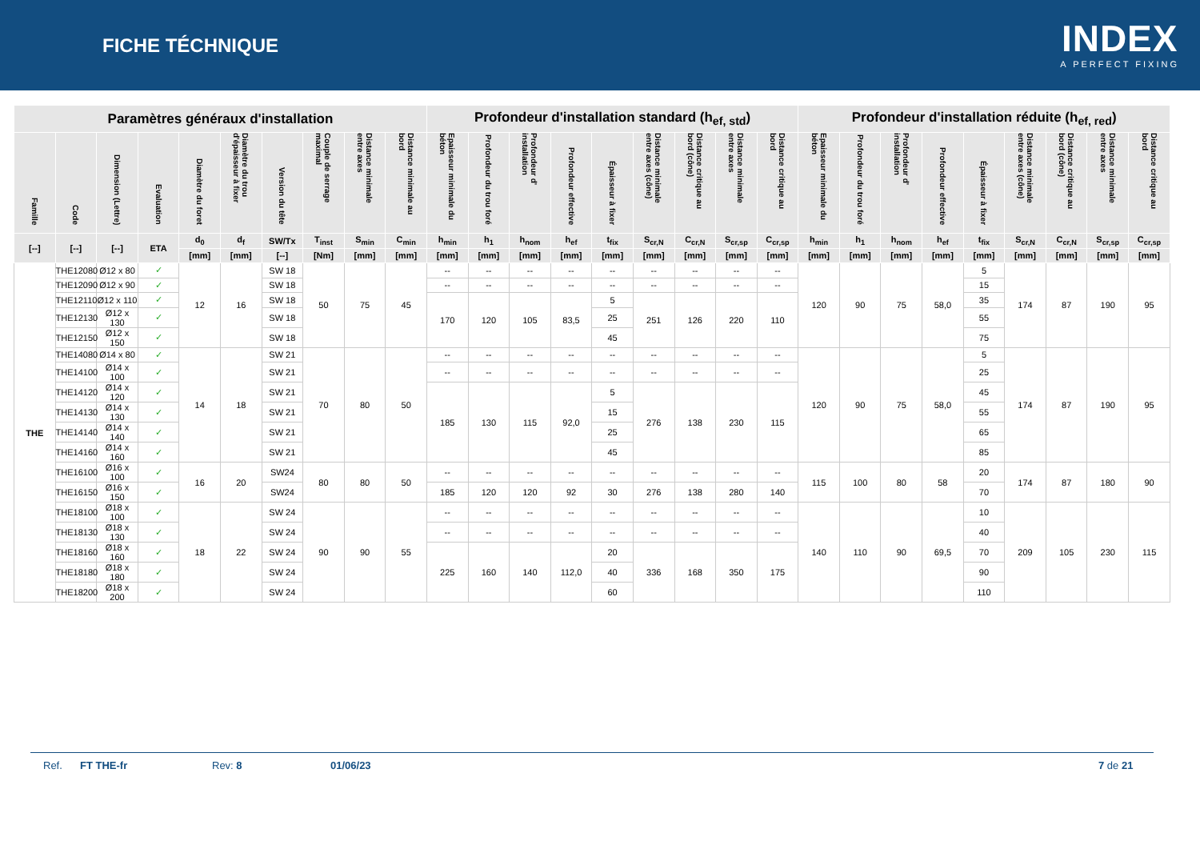FICHE TÉCHNIQUE
INDEX
A PERFECT FIXING
| Paramètres généraux d'installation | | | | | | | | | | Profondeur d'installation standard (h<sub>ef, std</sub>) | | | | | | | | | Profondeur d'installation réduite (h<sub>ef, red</sub>) | | | | | | | | |
| --- | --- | --- | --- | --- | --- | --- | --- | --- | --- | --- | --- | --- | --- | --- | --- | --- | --- | --- | --- | --- | --- | --- | --- | --- | --- | --- | --- |
| Famille | Code | Dimension (Lettre) | Evaluation | Diamètre du foret | Diamètre du trou d'épaisseur à fixer | Version du tête | Couple de serrage maximal | Distance minimale entre axes | Distance minimale au bord | Epaisseur minimale du béton | Profondeur du trou foré | Profondeur d' installation | Profondeur effective | Épaisseur à fixer | Distance minimale entre axes (cône) | Distance critique au bord (cône) | Distance minimale entre axes | Distance critique au bord | Epaisseur minimale du béton | Profondeur du trou foré | Profondeur d' installation | Profondeur effective | Épaisseur à fixer | Distance minimale entre axes (cône) | Distance critique au bord (cône) | Distance minimale entre axes | Distance critique au bord |
| [--] | [--] | [--] | ETA | d<sub>0</sub> | d<sub>f</sub> | SW/Tx | T<sub>inst</sub> | S<sub>min</sub> | C<sub>min</sub> | h<sub>min</sub> | h<sub>1</sub> | h<sub>nom</sub> | h<sub>ef</sub> | t<sub>fix</sub> | S<sub>cr,N</sub> | C<sub>cr,N</sub> | S<sub>cr,sp</sub> | C<sub>cr,sp</sub> | h<sub>min</sub> | h<sub>1</sub> | h<sub>nom</sub> | h<sub>ef</sub> | t<sub>fix</sub> | S<sub>cr,N</sub> | C<sub>cr,N</sub> | S<sub>cr,sp</sub> | C<sub>cr,sp</sub> |
| | | | | [mm] | [mm] | [--] | [Nm] | [mm] | [mm] | [mm] | [mm] | [mm] | [mm] | [mm] | [mm] | [mm] | [mm] | [mm] | [mm] | [mm] | [mm] | [mm] | [mm] | [mm] | [mm] | [mm] | [mm] |
| THE | THE12080 | Ø12 x 80 | ✓ | 12 | 16 | SW 18 | 50 | 75 | 45 | -- | -- | -- | -- | -- | -- | -- | -- | -- | 120 | 90 | 75 | 58,0 | 5 | 174 | 87 | 190 | 95 |
| | THE12090 | Ø12 x 90 | ✓ | | | SW 18 | | | | -- | -- | -- | -- | -- | -- | -- | -- | -- | | | | | 15 | | | | |
| | THE12110 | Ø12 x 110 | ✓ | | | SW 18 | | | | 170 | 120 | 105 | 83,5 | 5 | 251 | 126 | 220 | 110 | | | | | 35 | | | | |
| | THE12130 | Ø12 x 130 | ✓ | | | SW 18 | | | | | | | | 25 | | | | | | | | | 55 | | | | |
| | THE12150 | Ø12 x 150 | ✓ | | | SW 18 | | | | | | | | 45 | | | | | | | | | 75 | | | | |
| | THE14080 | Ø14 x 80 | ✓ | 14 | 18 | SW 21 | 70 | 80 | 50 | -- | -- | -- | -- | -- | -- | -- | -- | -- | 120 | 90 | 75 | 58,0 | 5 | 174 | 87 | 190 | 95 |
| | THE14100 | Ø14 x 100 | ✓ | | | SW 21 | | | | -- | -- | -- | -- | -- | -- | -- | -- | -- | | | | | 25 | | | | |
| | THE14120 | Ø14 x 120 | ✓ | | | SW 21 | | | | 185 | 130 | 115 | 92,0 | 5 | 276 | 138 | 230 | 115 | | | | | 45 | | | | |
| | THE14130 | Ø14 x 130 | ✓ | | | SW 21 | | | | | | | | 15 | | | | | | | | | 55 | | | | |
| | THE14140 | Ø14 x 140 | ✓ | | | SW 21 | | | | | | | | 25 | | | | | | | | | 65 | | | | |
| | THE14160 | Ø14 x 160 | ✓ | | | SW 21 | | | | | | | | 45 | | | | | | | | | 85 | | | | |
| | THE16100 | Ø16 x 100 | ✓ | 16 | 20 | SW24 | 80 | 80 | 50 | -- | -- | -- | -- | -- | -- | -- | -- | -- | 115 | 100 | 80 | 58 | 20 | 174 | 87 | 180 | 90 |
| | THE16150 | Ø16 x 150 | ✓ | | | SW24 | | | | 185 | 120 | 120 | 92 | 30 | 276 | 138 | 280 | 140 | | | | | 70 | | | | |
| | THE18100 | Ø18 x 100 | ✓ | 18 | 22 | SW 24 | 90 | 90 | 55 | -- | -- | -- | -- | -- | -- | -- | -- | -- | 140 | 110 | 90 | 69,5 | 10 | 209 | 105 | 230 | 115 |
| | THE18130 | Ø18 x 130 | ✓ | | | SW 24 | | | | -- | -- | -- | -- | -- | -- | -- | -- | -- | | | | | 40 | | | | |
| | THE18160 | Ø18 x 160 | ✓ | | | SW 24 | | | | 225 | 160 | 140 | 112,0 | 20 | 336 | 168 | 350 | 175 | | | | | 70 | | | | |
| | THE18180 | Ø18 x 180 | ✓ | | | SW 24 | | | | | | | | 40 | | | | | | | | | 90 | | | | |
| | THE18200 | Ø18 x 200 | ✓ | | | SW 24 | | | | | | | | 60 | | | | | | | | | 110 | | | | |
Ref. FT THE-fr Rev: 8 01/06/23 7 de 21